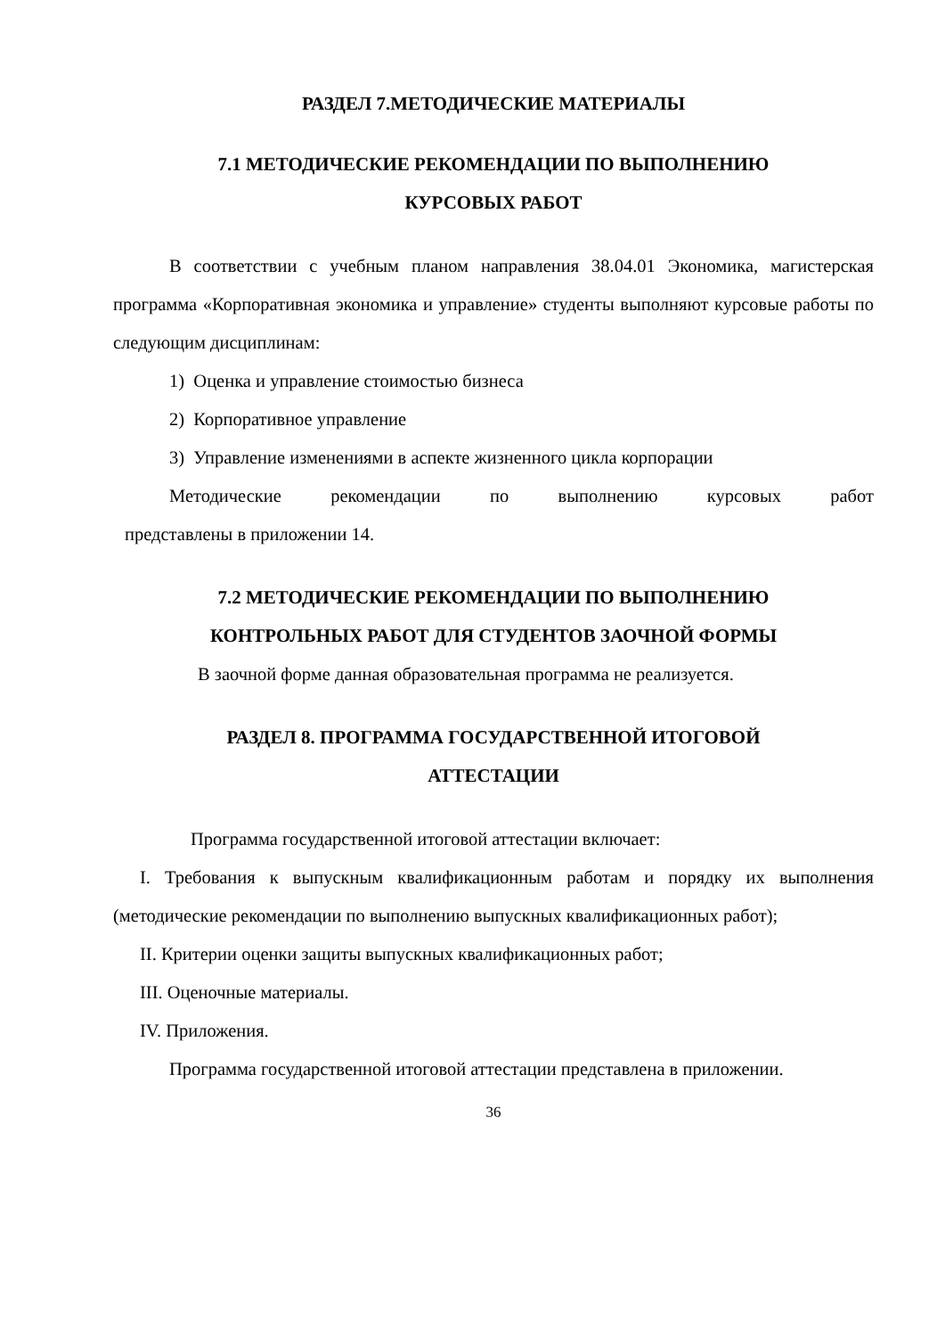РАЗДЕЛ 7.МЕТОДИЧЕСКИЕ МАТЕРИАЛЫ
7.1 МЕТОДИЧЕСКИЕ РЕКОМЕНДАЦИИ ПО ВЫПОЛНЕНИЮ
КУРСОВЫХ РАБОТ
В соответствии с учебным планом направления 38.04.01 Экономика, магистерская программа «Корпоративная экономика и управление» студенты выполняют курсовые работы по следующим дисциплинам:
1) Оценка и управление стоимостью бизнеса
2) Корпоративное управление
3) Управление изменениями в аспекте жизненного цикла корпорации
Методические рекомендации по выполнению курсовых работ
представлены в приложении 14.
7.2 МЕТОДИЧЕСКИЕ РЕКОМЕНДАЦИИ ПО ВЫПОЛНЕНИЮ
КОНТРОЛЬНЫХ РАБОТ ДЛЯ СТУДЕНТОВ ЗАОЧНОЙ ФОРМЫ
В заочной форме данная образовательная программа не реализуется.
РАЗДЕЛ 8. ПРОГРАММА ГОСУДАРСТВЕННОЙ ИТОГОВОЙ
АТТЕСТАЦИИ
Программа государственной итоговой аттестации включает:
I. Требования к выпускным квалификационным работам и порядку их выполнения (методические рекомендации по выполнению выпускных квалификационных работ);
II. Критерии оценки защиты выпускных квалификационных работ;
III. Оценочные материалы.
IV. Приложения.
Программа государственной итоговой аттестации представлена в приложении.
36